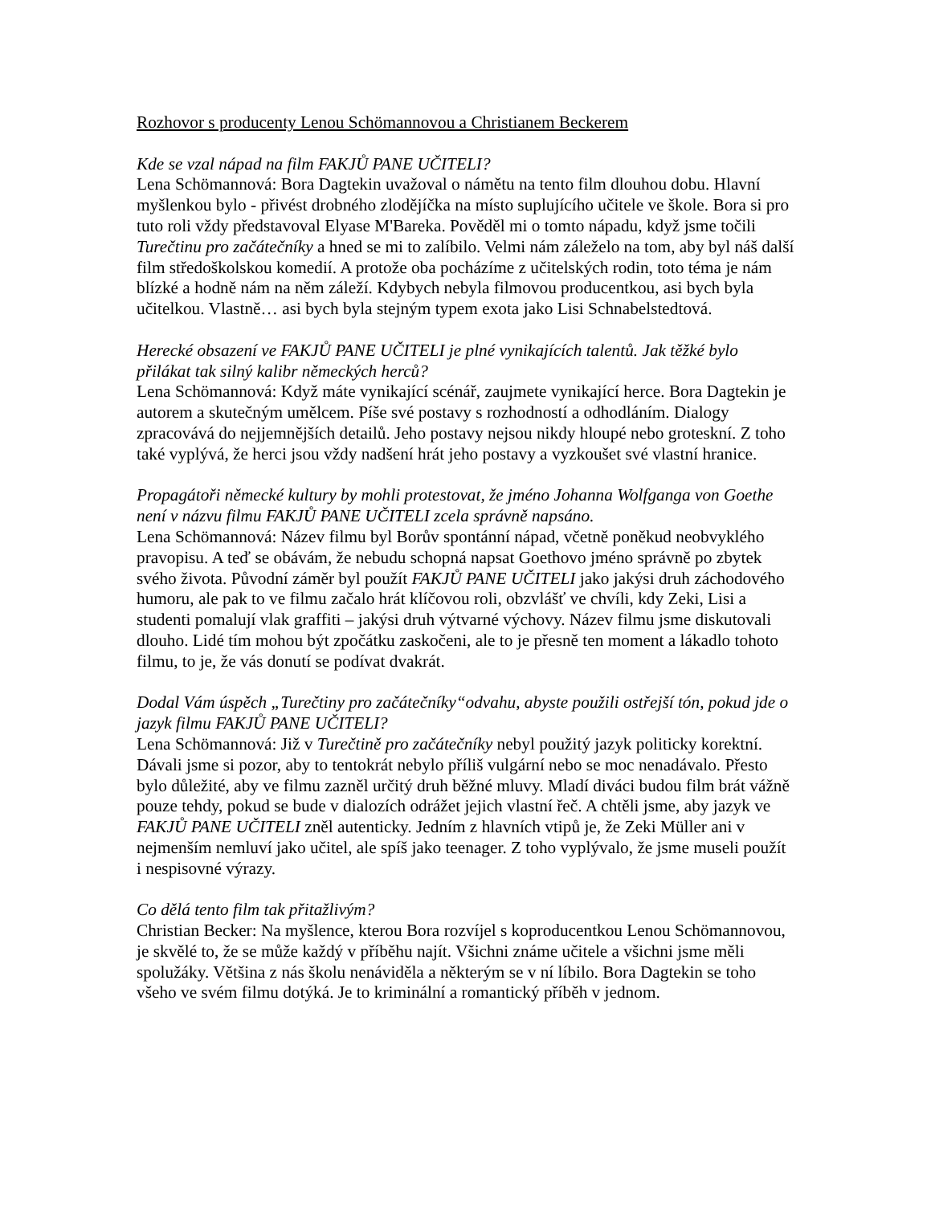Rozhovor s producenty Lenou Schömannovou a Christianem Beckerem
Kde se vzal nápad na film FAKJŮ PANE UČITELI?
Lena Schömannová: Bora Dagtekin uvažoval o námětu na tento film dlouhou dobu. Hlavní myšlenkou bylo - přivést drobného zlodějíčka na místo suplujícího učitele ve škole. Bora si pro tuto roli vždy představoval Elyase M'Bareka. Pověděl mi o tomto nápadu, když jsme točili Turečtinu pro začátečníky a hned se mi to zalíbilo. Velmi nám záleželo na tom, aby byl náš další film středoškolskou komedií. A protože oba pocházíme z učitelských rodin, toto téma je nám blízké a hodně nám na něm záleží. Kdybych nebyla filmovou producentkou, asi bych byla učitelkou. Vlastně… asi bych byla stejným typem exota jako Lisi Schnabelstedtová.
Herecké obsazení ve FAKJŮ PANE UČITELI je plné vynikajících talentů. Jak těžké bylo přilákat tak silný kalibr německých herců?
Lena Schömannová: Když máte vynikající scénář, zaujmete vynikající herce. Bora Dagtekin je autorem a skutečným umělcem. Píše své postavy s rozhodností a odhodláním. Dialogy zpracovává do nejjemnějších detailů. Jeho postavy nejsou nikdy hloupé nebo groteskní. Z toho také vyplývá, že herci jsou vždy nadšení hrát jeho postavy a vyzkoušet své vlastní hranice.
Propagátoři německé kultury by mohli protestovat, že jméno Johanna Wolfganga von Goethe není v názvu filmu FAKJŮ PANE UČITELI zcela správně napsáno.
Lena Schömannová: Název filmu byl Borův spontánní nápad, včetně poněkud neobvyklého pravopisu. A teď se obávám, že nebudu schopná napsat Goethovo jméno správně po zbytek svého života. Původní záměr byl použít FAKJŮ PANE UČITELI jako jakýsi druh záchodového humoru, ale pak to ve filmu začalo hrát klíčovou roli, obzvlášť ve chvíli, kdy Zeki, Lisi a studenti pomalují vlak graffiti – jakýsi druh výtvarné výchovy. Název filmu jsme diskutovali dlouho. Lidé tím mohou být zpočátku zaskočeni, ale to je přesně ten moment a lákadlo tohoto filmu, to je, že vás donutí se podívat dvakrát.
Dodal Vám úspěch „Turečtiny pro začátečníky“odvahu, abyste použili ostřejší tón, pokud jde o jazyk filmu FAKJŮ PANE UČITELI?
Lena Schömannová: Již v Turečtině pro začátečníky nebyl použitý jazyk politicky korektní. Dávali jsme si pozor, aby to tentokrát nebylo příliš vulgární nebo se moc nenadávalo. Přesto bylo důležité, aby ve filmu zazněl určitý druh běžné mluvy. Mladí diváci budou film brát vážně pouze tehdy, pokud se bude v dialozích odrážet jejich vlastní řeč. A chtěli jsme, aby jazyk ve FAKJŮ PANE UČITELI zněl autenticky. Jedním z hlavních vtipů je, že Zeki Müller ani v nejmenším nemluví jako učitel, ale spíš jako teenager. Z toho vyplývalo, že jsme museli použít i nespisovné výrazy.
Co dělá tento film tak přitažlivým?
Christian Becker: Na myšlence, kterou Bora rozvíjel s koproducentkou Lenou Schömannovou, je skvělé to, že se může každý v příběhu najít. Všichni známe učitele a všichni jsme měli spolužáky. Většina z nás školu nenáviděla a některým se v ní líbilo. Bora Dagtekin se toho všeho ve svém filmu dotýká. Je to kriminální a romantický příběh v jednom.